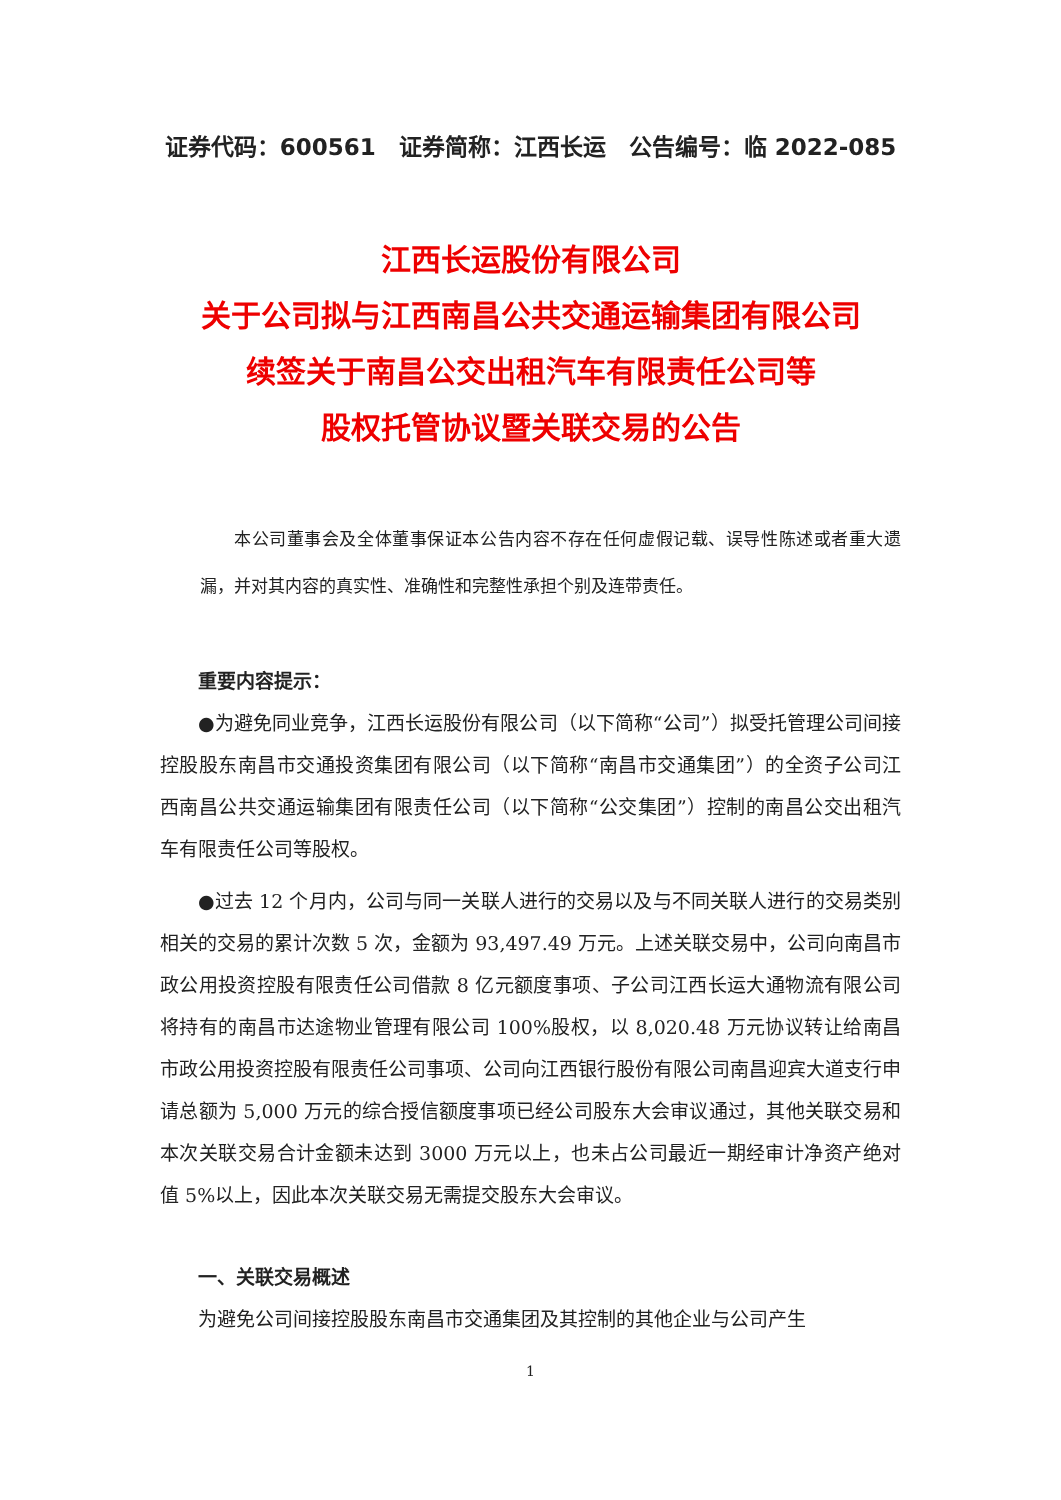证券代码：600561　证券简称：江西长运　公告编号：临 2022-085
江西长运股份有限公司
关于公司拟与江西南昌公共交通运输集团有限公司
续签关于南昌公交出租汽车有限责任公司等
股权托管协议暨关联交易的公告
本公司董事会及全体董事保证本公告内容不存在任何虚假记载、误导性陈述或者重大遗漏，并对其内容的真实性、准确性和完整性承担个别及连带责任。
重要内容提示：
●为避免同业竞争，江西长运股份有限公司（以下简称“公司”）拟受托管理公司间接控股股东南昌市交通投资集团有限公司（以下简称“南昌市交通集团”）的全资子公司江西南昌公共交通运输集团有限责任公司（以下简称“公交集团”）控制的南昌公交出租汽车有限责任公司等股权。
●过去 12 个月内，公司与同一关联人进行的交易以及与不同关联人进行的交易类别相关的交易的累计次数 5 次，金额为 93,497.49 万元。上述关联交易中，公司向南昌市政公用投资控股有限责任公司借款 8 亿元额度事项、子公司江西长运大通物流有限公司将持有的南昌市达途物业管理有限公司 100%股权，以 8,020.48 万元协议转让给南昌市政公用投资控股有限责任公司事项、公司向江西银行股份有限公司南昌迎宾大道支行申请总额为 5,000 万元的综合授信额度事项已经公司股东大会审议通过，其他关联交易和本次关联交易合计金额未达到 3000 万元以上，也未占公司最近一期经审计净资产绝对值 5%以上，因此本次关联交易无需提交股东大会审议。
一、关联交易概述
为避免公司间接控股股东南昌市交通集团及其控制的其他企业与公司产生
1